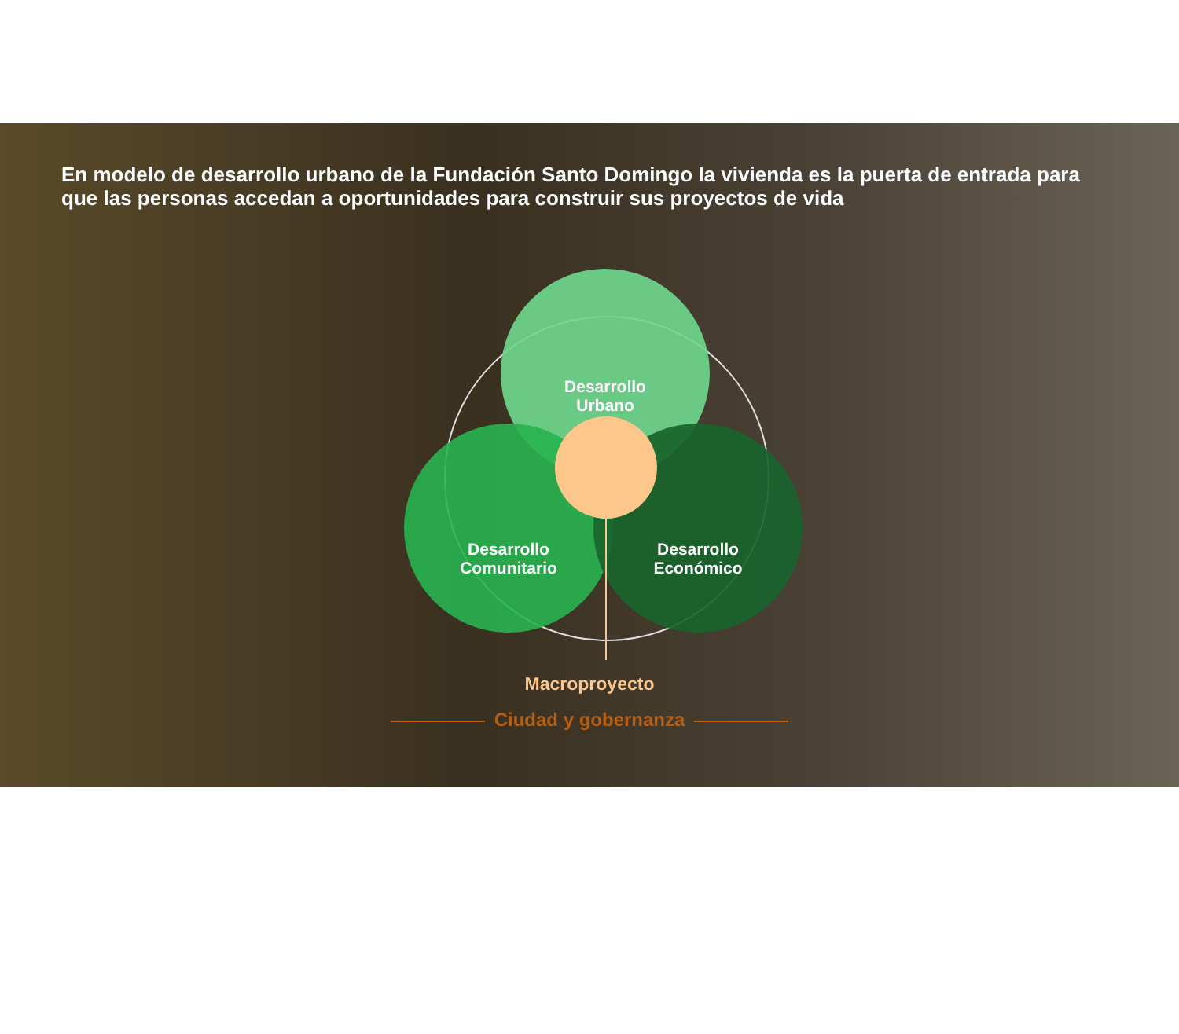En modelo de desarrollo urbano de la Fundación Santo Domingo la vivienda es la puerta de entrada para que las personas accedan a oportunidades para construir sus proyectos de vida
Desarrollo
Urbano
Desarrollo
Comunitario
Desarrollo
Económico
Macroproyecto
Ciudad y gobernanza